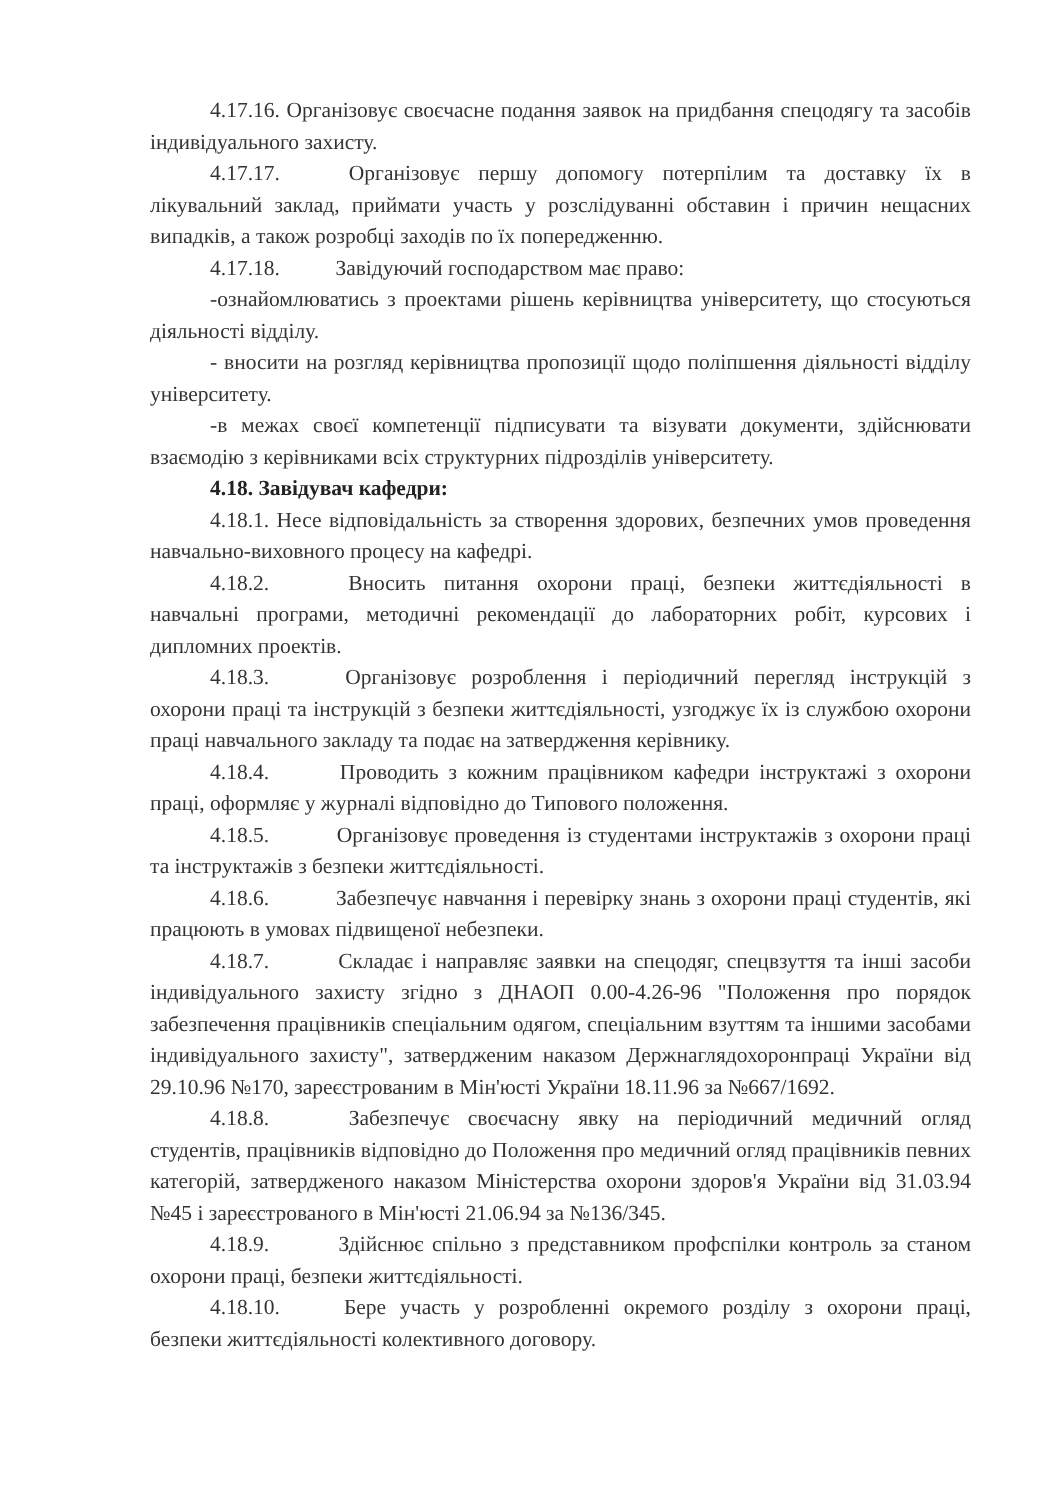4.17.16. Організовує своєчасне подання заявок на придбання спецодягу та засобів індивідуального захисту.
4.17.17. Організовує першу допомогу потерпілим та доставку їх в лікувальний заклад, приймати участь у розслідуванні обставин і причин нещасних випадків, а також розробці заходів по їх попередженню.
4.17.18. Завідуючий господарством має право:
-ознайомлюватись з проектами рішень керівництва університету, що стосуються діяльності відділу.
- вносити на розгляд керівництва пропозиції щодо поліпшення діяльності відділу університету.
-в межах своєї компетенції підписувати та візувати документи, здійснювати взаємодію з керівниками всіх структурних підрозділів університету.
4.18. Завідувач кафедри:
4.18.1. Несе відповідальність за створення здорових, безпечних умов проведення навчально-виховного процесу на кафедрі.
4.18.2. Вносить питання охорони праці, безпеки життєдіяльності в навчальні програми, методичні рекомендації до лабораторних робіт, курсових і дипломних проектів.
4.18.3. Організовує розроблення і періодичний перегляд інструкцій з охорони праці та інструкцій з безпеки життєдіяльності, узгоджує їх із службою охорони праці навчального закладу та подає на затвердження керівнику.
4.18.4. Проводить з кожним працівником кафедри інструктажі з охорони праці, оформляє у журналі відповідно до Типового положення.
4.18.5. Організовує проведення із студентами інструктажів з охорони праці та інструктажів з безпеки життєдіяльності.
4.18.6. Забезпечує навчання і перевірку знань з охорони праці студентів, які працюють в умовах підвищеної небезпеки.
4.18.7. Складає і направляє заявки на спецодяг, спецвзуття та інші засоби індивідуального захисту згідно з ДНАОП 0.00-4.26-96 "Положення про порядок забезпечення працівників спеціальним одягом, спеціальним взуттям та іншими засобами індивідуального захисту", затвердженим наказом Держнаглядохоронпраці України від 29.10.96 №170, зареєстрованим в Мін'юсті України 18.11.96 за №667/1692.
4.18.8. Забезпечує своєчасну явку на періодичний медичний огляд студентів, працівників відповідно до Положення про медичний огляд працівників певних категорій, затвердженого наказом Міністерства охорони здоров'я України від 31.03.94 №45 і зареєстрованого в Мін'юсті 21.06.94 за №136/345.
4.18.9. Здійснює спільно з представником профспілки контроль за станом охорони праці, безпеки життєдіяльності.
4.18.10. Бере участь у розробленні окремого розділу з охорони праці, безпеки життєдіяльності колективного договору.